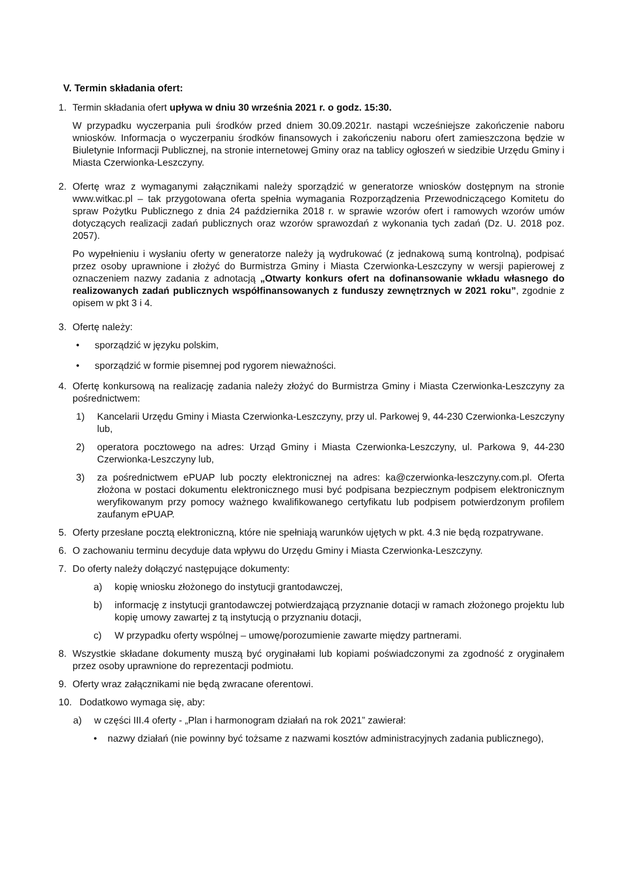V. Termin składania ofert:
1. Termin składania ofert upływa w dniu 30 września 2021 r. o godz. 15:30.
W przypadku wyczerpania puli środków przed dniem 30.09.2021r. nastąpi wcześniejsze zakończenie naboru wniosków. Informacja o wyczerpaniu środków finansowych i zakończeniu naboru ofert zamieszczona będzie w Biuletynie Informacji Publicznej, na stronie internetowej Gminy oraz na tablicy ogłoszeń w siedzibie Urzędu Gminy i Miasta Czerwionka-Leszczyny.
2. Ofertę wraz z wymaganymi załącznikami należy sporządzić w generatorze wniosków dostępnym na stronie www.witkac.pl – tak przygotowana oferta spełnia wymagania Rozporządzenia Przewodniczącego Komitetu do spraw Pożytku Publicznego z dnia 24 października 2018 r. w sprawie wzorów ofert i ramowych wzorów umów dotyczących realizacji zadań publicznych oraz wzorów sprawozdań z wykonania tych zadań (Dz. U. 2018 poz. 2057).
Po wypełnieniu i wysłaniu oferty w generatorze należy ją wydrukować (z jednakową sumą kontrolną), podpisać przez osoby uprawnione i złożyć do Burmistrza Gminy i Miasta Czerwionka-Leszczyny w wersji papierowej z oznaczeniem nazwy zadania z adnotacją „Otwarty konkurs ofert na dofinansowanie wkładu własnego do realizowanych zadań publicznych współfinansowanych z funduszy zewnętrznych w 2021 roku”, zgodnie z opisem w pkt 3 i 4.
3. Ofertę należy:
• sporządzić w języku polskim,
• sporządzić w formie pisemnej pod rygorem nieważności.
4. Ofertę konkursową na realizację zadania należy złożyć do Burmistrza Gminy i Miasta Czerwionka-Leszczyny za pośrednictwem:
1) Kancelarii Urzędu Gminy i Miasta Czerwionka-Leszczyny, przy ul. Parkowej 9, 44-230 Czerwionka-Leszczyny lub,
2) operatora pocztowego na adres: Urząd Gminy i Miasta Czerwionka-Leszczyny, ul. Parkowa 9, 44-230 Czerwionka-Leszczyny lub,
3) za pośrednictwem ePUAP lub poczty elektronicznej na adres: ka@czerwionka-leszczyny.com.pl. Oferta złożona w postaci dokumentu elektronicznego musi być podpisana bezpiecznym podpisem elektronicznym weryfikowanym przy pomocy ważnego kwalifikowanego certyfikatu lub podpisem potwierdzonym profilem zaufanym ePUAP.
5. Oferty przesłane pocztą elektroniczną, które nie spełniają warunków ujętych w pkt. 4.3 nie będą rozpatrywane.
6. O zachowaniu terminu decyduje data wpływu do Urzędu Gminy i Miasta Czerwionka-Leszczyny.
7. Do oferty należy dołączyć następujące dokumenty:
a) kopię wniosku złożonego do instytucji grantodawczej,
b) informację z instytucji grantodawczej potwierdzającą przyznanie dotacji w ramach złożonego projektu lub kopię umowy zawartej z tą instytucją o przyznaniu dotacji,
c) W przypadku oferty wspólnej – umowę/porozumienie zawarte między partnerami.
8. Wszystkie składane dokumenty muszą być oryginałami lub kopiami poświadczonymi za zgodność z oryginałem przez osoby uprawnione do reprezentacji podmiotu.
9. Oferty wraz załącznikami nie będą zwracane oferentowi.
10. Dodatkowo wymaga się, aby:
a) w części III.4 oferty - „Plan i harmonogram działań na rok 2021” zawierał:
• nazwy działań (nie powinny być tożsame z nazwami kosztów administracyjnych zadania publicznego),